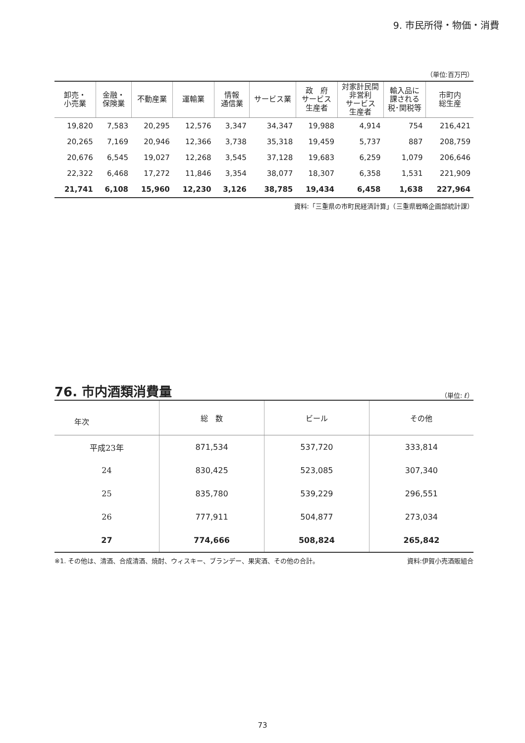9. 市民所得・物価・消費
（単位:百万円）
| 卸売・ 小売業 | 金融・ 保険業 | 不動産業 | 運輸業 | 情報 通信業 | サービス業 | 政 府 サービス 生産者 | 対家計民間 非営利 サービス 生産者 | 輸入品に 課される 税･関税等 | 市町内 総生産 |
| --- | --- | --- | --- | --- | --- | --- | --- | --- | --- |
| 19,820 | 7,583 | 20,295 | 12,576 | 3,347 | 34,347 | 19,988 | 4,914 | 754 | 216,421 |
| 20,265 | 7,169 | 20,946 | 12,366 | 3,738 | 35,318 | 19,459 | 5,737 | 887 | 208,759 |
| 20,676 | 6,545 | 19,027 | 12,268 | 3,545 | 37,128 | 19,683 | 6,259 | 1,079 | 206,646 |
| 22,322 | 6,468 | 17,272 | 11,846 | 3,354 | 38,077 | 18,307 | 6,358 | 1,531 | 221,909 |
| 21,741 | 6,108 | 15,960 | 12,230 | 3,126 | 38,785 | 19,434 | 6,458 | 1,638 | 227,964 |
資料:「三重県の市町民経済計算」（三重県戦略企画部統計課）
76. 市内酒類消費量
（単位: ℓ）
| 年次 | 総 数 | ビール | その他 |
| --- | --- | --- | --- |
| 平成23年 | 871,534 | 537,720 | 333,814 |
| 24 | 830,425 | 523,085 | 307,340 |
| 25 | 835,780 | 539,229 | 296,551 |
| 26 | 777,911 | 504,877 | 273,034 |
| 27 | 774,666 | 508,824 | 265,842 |
※1. その他は、清酒、合成清酒、焼酎、ウィスキー、ブランデー、果実酒、その他の合計。 資料:伊賀小売酒販組合
73